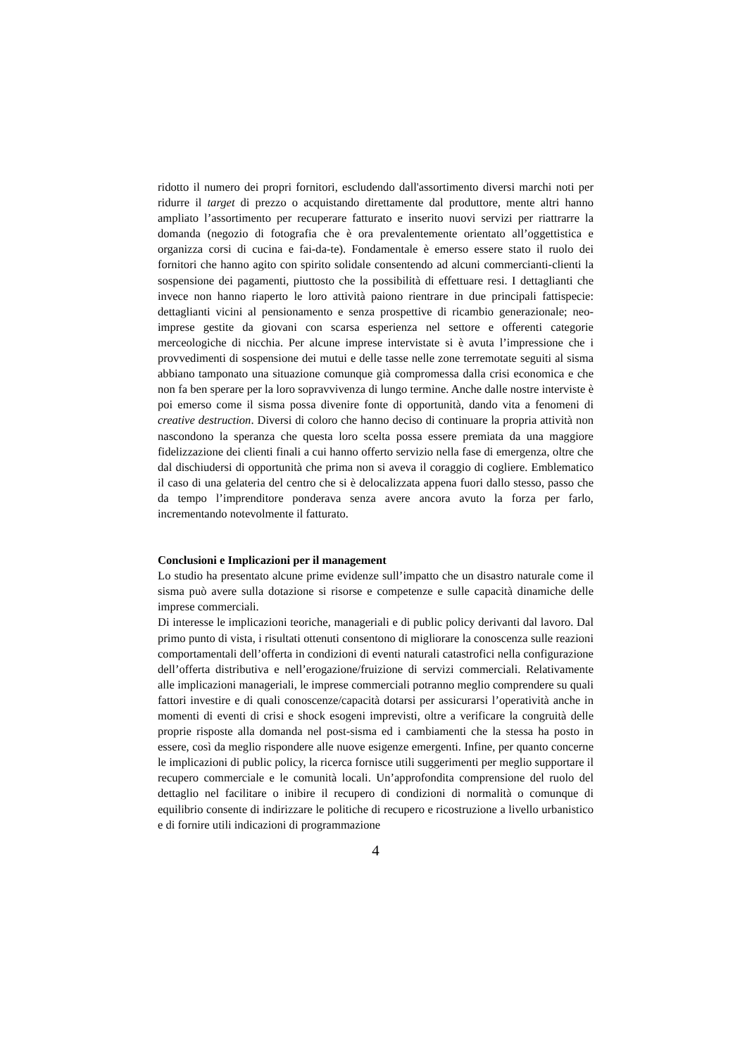ridotto il numero dei propri fornitori, escludendo dall'assortimento diversi marchi noti per ridurre il target di prezzo o acquistando direttamente dal produttore, mente altri hanno ampliato l’assortimento per recuperare fatturato e inserito nuovi servizi per riattrarre la domanda (negozio di fotografia che è ora prevalentemente orientato all’oggettistica e organizza corsi di cucina e fai-da-te). Fondamentale è emerso essere stato il ruolo dei fornitori che hanno agito con spirito solidale consentendo ad alcuni commercianti-clienti la sospensione dei pagamenti, piuttosto che la possibilità di effettuare resi. I dettaglianti che invece non hanno riaperto le loro attività paiono rientrare in due principali fattispecie: dettaglianti vicini al pensionamento e senza prospettive di ricambio generazionale; neo-imprese gestite da giovani con scarsa esperienza nel settore e offerenti categorie merceologiche di nicchia. Per alcune imprese intervistate si è avuta l’impressione che i provvedimenti di sospensione dei mutui e delle tasse nelle zone terremotate seguiti al sisma abbiano tamponato una situazione comunque già compromessa dalla crisi economica e che non fa ben sperare per la loro sopravvivenza di lungo termine. Anche dalle nostre interviste è poi emerso come il sisma possa divenire fonte di opportunità, dando vita a fenomeni di creative destruction. Diversi di coloro che hanno deciso di continuare la propria attività non nascondono la speranza che questa loro scelta possa essere premiata da una maggiore fidelizzazione dei clienti finali a cui hanno offerto servizio nella fase di emergenza, oltre che dal dischiudersi di opportunità che prima non si aveva il coraggio di cogliere. Emblematico il caso di una gelateria del centro che si è delocalizzata appena fuori dallo stesso, passo che da tempo l’imprenditore ponderava senza avere ancora avuto la forza per farlo, incrementando notevolmente il fatturato.
Conclusioni e Implicazioni per il management
Lo studio ha presentato alcune prime evidenze sull’impatto che un disastro naturale come il sisma può avere sulla dotazione si risorse e competenze e sulle capacità dinamiche delle imprese commerciali.
Di interesse le implicazioni teoriche, manageriali e di public policy derivanti dal lavoro. Dal primo punto di vista, i risultati ottenuti consentono di migliorare la conoscenza sulle reazioni comportamentali dell’offerta in condizioni di eventi naturali catastrofici nella configurazione dell’offerta distributiva e nell’erogazione/fruizione di servizi commerciali. Relativamente alle implicazioni manageriali, le imprese commerciali potranno meglio comprendere su quali fattori investire e di quali conoscenze/capacità dotarsi per assicurarsi l’operatività anche in momenti di eventi di crisi e shock esogeni imprevisti, oltre a verificare la congruità delle proprie risposte alla domanda nel post-sisma ed i cambiamenti che la stessa ha posto in essere, così da meglio rispondere alle nuove esigenze emergenti. Infine, per quanto concerne le implicazioni di public policy, la ricerca fornisce utili suggerimenti per meglio supportare il recupero commerciale e le comunità locali. Un’approfondita comprensione del ruolo del dettaglio nel facilitare o inibire il recupero di condizioni di normalità o comunque di equilibrio consente di indirizzare le politiche di recupero e ricostruzione a livello urbanistico e di fornire utili indicazioni di programmazione
4